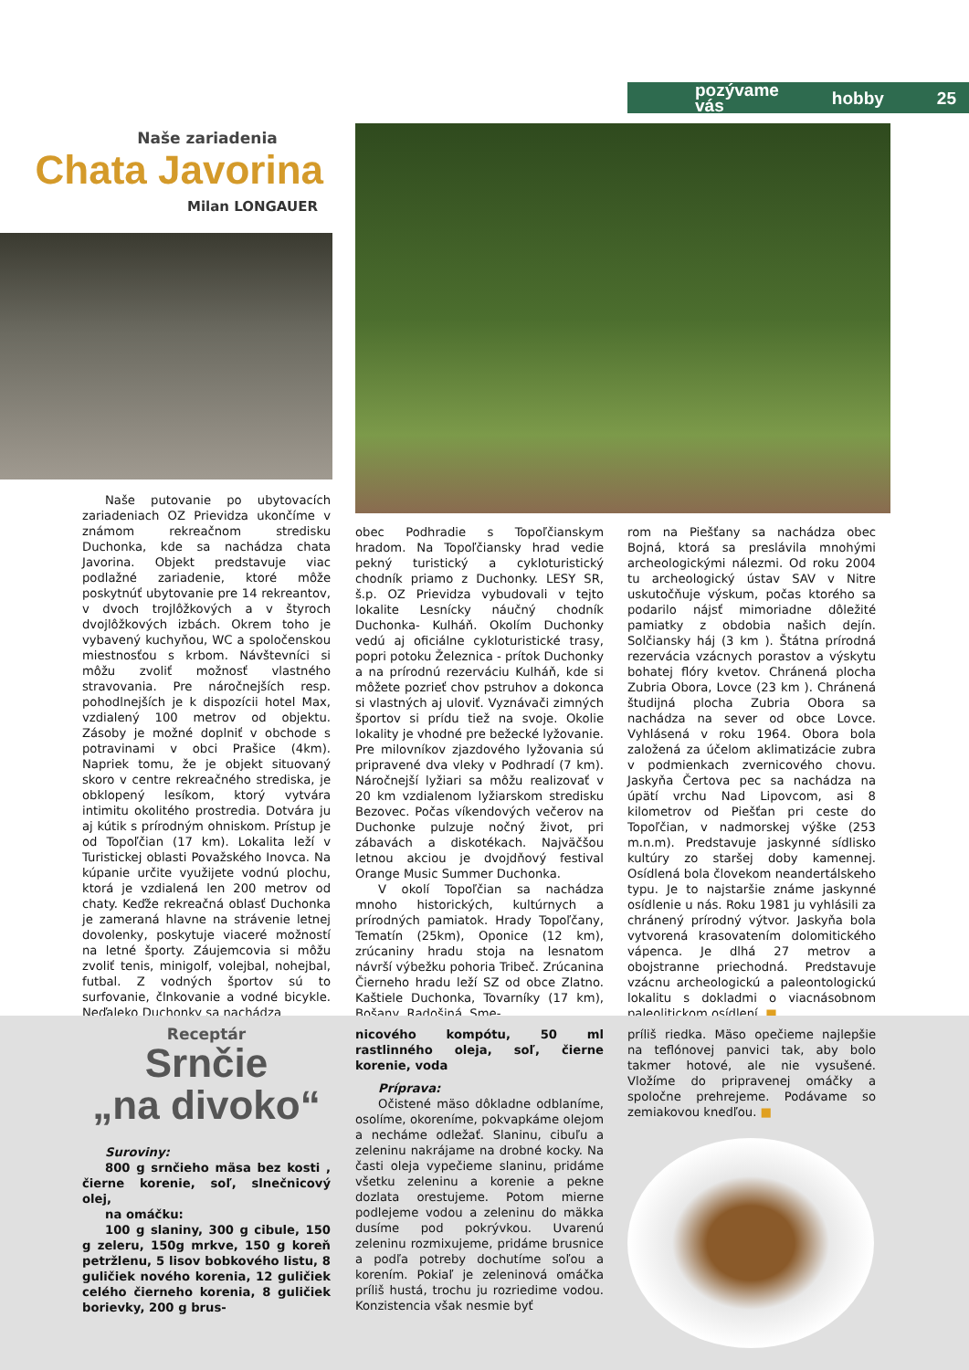pozývame vás hobby 25
Naše zariadenia
Chata Javorina
Milan LONGAUER
Naše putovanie po ubytovacích zariadeniach OZ Prievidza ukončíme v známom rekreačnom stredisku Duchonka, kde sa nachádza chata Javorina. Objekt predstavuje viac podlažné zariadenie, ktoré môže poskytnúť ubytovanie pre 14 rekreantov, v dvoch trojlôžkových a v štyroch dvojlôžkových izbách. Okrem toho je vybavený kuchyňou, WC a spoločenskou miestnosťou s krbom. Návštevníci si môžu zvoliť možnosť vlastného stravovania. Pre náročnejších resp. pohodlnejších je k dispozícii hotel Max, vzdialený 100 metrov od objektu. Zásoby je možné doplniť v obchode s potravinami v obci Prašice (4km). Napriek tomu, že je objekt situovaný skoro v centre rekreačného strediska, je obklopený lesíkom, ktorý vytvára intimitu okolitého prostredia. Dotvára ju aj kútik s prírodným ohniskom. Prístup je od Topoľčian (17 km). Lokalita leží v Turistickej oblasti Považského Inovca. Na kúpanie určite využijete vodnú plochu, ktorá je vzdialená len 200 metrov od chaty. Keďže rekreačná oblasť Duchonka je zameraná hlavne na strávenie letnej dovolenky, poskytuje viaceré možností na letné športy. Záujemcovia si môžu zvoliť tenis, minigolf, volejbal, nohejbal, futbal. Z vodných športov sú to surfovanie, člnkovanie a vodné bicykle. Neďaleko Duchonky sa nachádza
obec Podhradie s Topoľčianskym hradom. Na Topoľčiansky hrad vedie pekný turistický a cykloturistický chodník priamo z Duchonky. LESY SR, š.p. OZ Prievidza vybudovali v tejto lokalite Lesnícky náučný chodník Duchonka- Kulháň. Okolím Duchonky vedú aj oficiálne cykloturistické trasy, popri potoku Železnica - prítok Duchonky a na prírodnú rezerváciu Kulháň, kde si môžete pozrieť chov pstruhov a dokonca si vlastných aj uloviť. Vyznávači zimných športov si prídu tiež na svoje. Okolie lokality je vhodné pre bežecké lyžovanie. Pre milovníkov zjazdového lyžovania sú pripravené dva vleky v Podhradí (7 km). Náročnejší lyžiari sa môžu realizovať v 20 km vzdialenom lyžiarskom stredisku Bezovec. Počas víkendových večerov na Duchonke pulzuje nočný život, pri zábavách a diskotékach. Najväčšou letnou akciou je dvojdňový festival Orange Music Summer Duchonka.
V okolí Topoľčian sa nachádza mnoho historických, kultúrnych a prírodných pamiatok. Hrady Topoľčany, Tematín (25km), Oponice (12 km), zrúcaniny hradu stoja na lesnatom návrší výbežku pohoria Tribeč. Zrúcanina Čierneho hradu leží SZ od obce Zlatno. Kaštiele Duchonka, Tovarníky (17 km), Bošany, Radošiná. Sme-
rom na Piešťany sa nachádza obec Bojná, ktorá sa preslávila mnohými archeologickými nálezmi. Od roku 2004 tu archeologický ústav SAV v Nitre uskutočňuje výskum, počas ktorého sa podarilo nájsť mimoriadne dôležité pamiatky z obdobia našich dejín. Solčiansky háj (3 km ). Štátna prírodná rezervácia vzácnych porastov a výskytu bohatej flóry kvetov. Chránená plocha Zubria Obora, Lovce (23 km ). Chránená študijná plocha Zubria Obora sa nachádza na sever od obce Lovce. Vyhlásená v roku 1964. Obora bola založená za účelom aklimatizácie zubra v podmienkach zvernicového chovu. Jaskyňa Čertova pec sa nachádza na úpätí vrchu Nad Lipovcom, asi 8 kilometrov od Piešťan pri ceste do Topoľčian, v nadmorskej výške (253 m.n.m). Predstavuje jaskynné sídlisko kultúry zo staršej doby kamennej. Osídlená bola človekom neandertálskeho typu. Je to najstaršie známe jaskynné osídlenie u nás. Roku 1981 ju vyhlásili za chránený prírodný výtvor. Jaskyňa bola vytvorená krasovatením dolomitického vápenca. Je dlhá 27 metrov a obojstranne priechodná. Predstavuje vzácnu archeologickú a paleontologickú lokalitu s dokladmi o viacnásobnom paleolitickom osídlení. ■
Receptár
Srnčie
„na divoko“
Suroviny:
800 g srnčieho mäsa bez kosti , čierne korenie, soľ, slnečnicový olej,
na omáčku:
100 g slaniny, 300 g cibule, 150 g zeleru, 150g mrkve, 150 g koreň petržlenu, 5 lisov bobkového listu, 8 guličiek nového korenia, 12 guličiek celého čierneho korenia, 8 guličiek borievky, 200 g brus-
nicového kompótu, 50 ml rastlinného oleja, soľ, čierne korenie, voda
Príprava:
Očistené mäso dôkladne odblaníme, osolíme, okoreníme, pokvapkáme olejom a necháme odležať. Slaninu, cibuľu a zeleninu nakrájame na drobné kocky. Na časti oleja vypečieme slaninu, pridáme všetku zeleninu a korenie a pekne dozlata orestujeme. Potom mierne podlejeme vodou a zeleninu do mäkka dusíme pod pokrývkou. Uvarenú zeleninu rozmixujeme, pridáme brusnice a podľa potreby dochutíme soľou a korením. Pokiaľ je zeleninová omáčka príliš hustá, trochu ju rozriedime vodou. Konzistencia však nesmie byť
príliš riedka. Mäso opečieme najlepšie na teflónovej panvici tak, aby bolo takmer hotové, ale nie vysušené. Vložíme do pripravenej omáčky a spoločne prehrejeme. Podávame so zemiakovou knedľou. ■